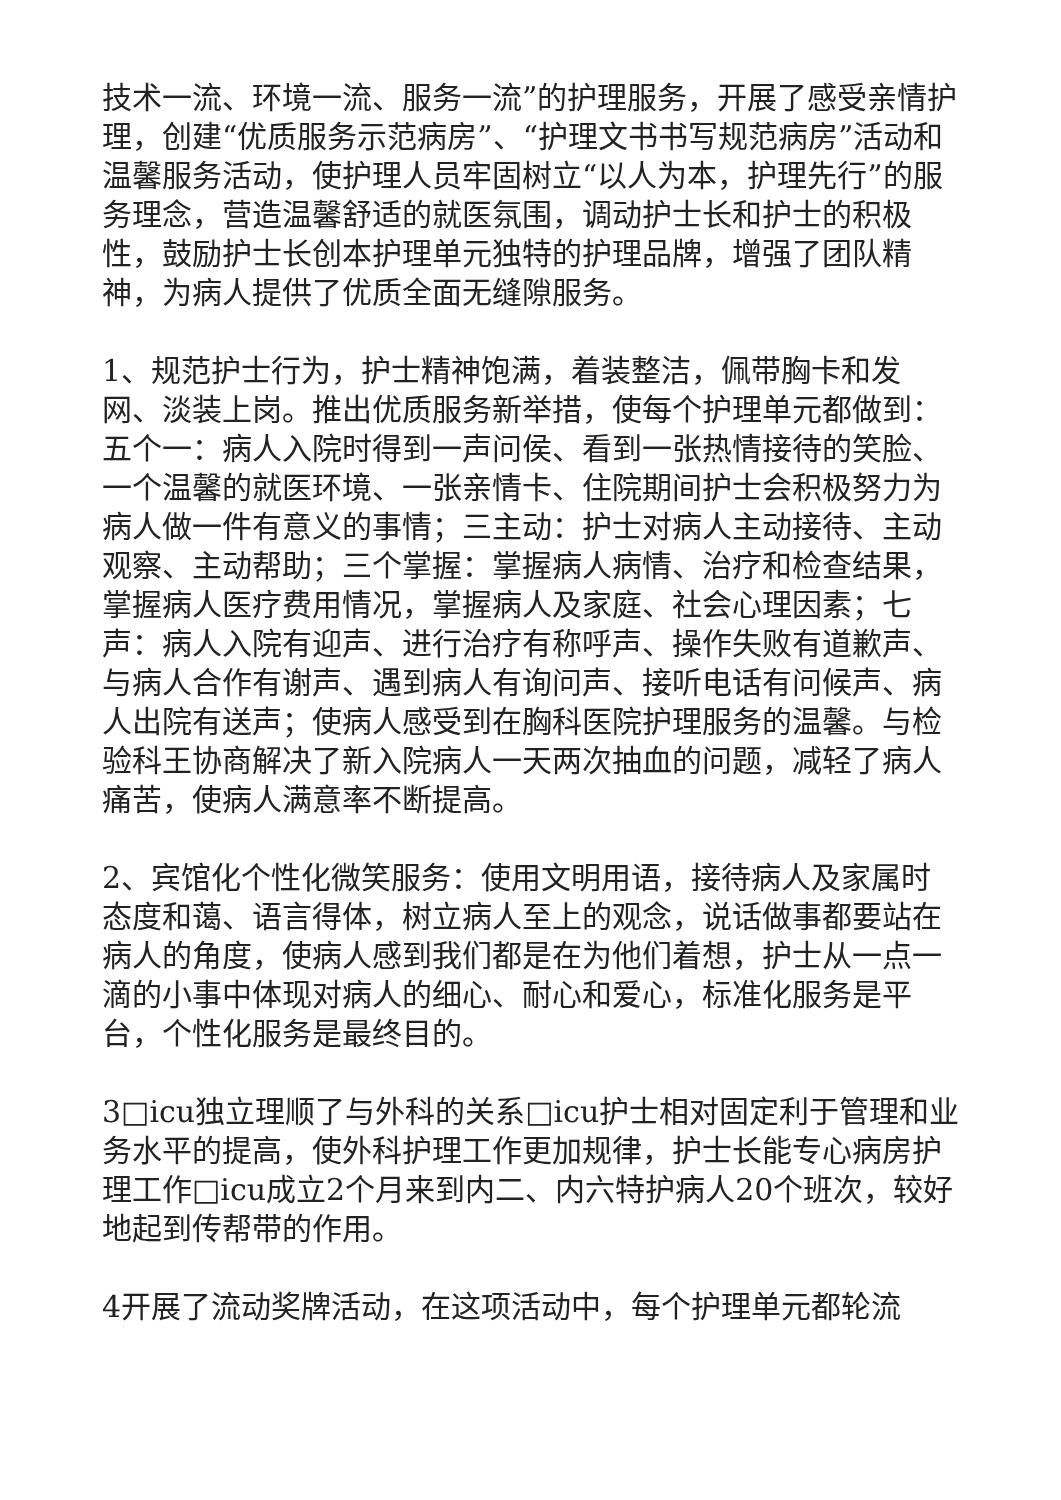技术一流、环境一流、服务一流”的护理服务，开展了感受亲情护理，创建“优质服务示范病房”、“护理文书书写规范病房”活动和温馨服务活动，使护理人员牢固树立“以人为本，护理先行”的服务理念，营造温馨舒适的就医氛围，调动护士长和护士的积极性，鼓励护士长创本护理单元独特的护理品牌，增强了团队精神，为病人提供了优质全面无缝隙服务。
1、规范护士行为，护士精神饱满，着装整洁，佩带胸卡和发网、淡装上岗。推出优质服务新举措，使每个护理单元都做到：五个一：病人入院时得到一声问侯、看到一张热情接待的笑脸、一个温馨的就医环境、一张亲情卡、住院期间护士会积极努力为病人做一件有意义的事情；三主动：护士对病人主动接待、主动观察、主动帮助；三个掌握：掌握病人病情、治疗和检查结果，掌握病人医疗费用情况，掌握病人及家庭、社会心理因素；七声：病人入院有迎声、进行治疗有称呼声、操作失败有道歉声、与病人合作有谢声、遇到病人有询问声、接听电话有问候声、病人出院有送声；使病人感受到在胸科医院护理服务的温馨。与检验科王协商解决了新入院病人一天两次抽血的问题，减轻了病人痛苦，使病人满意率不断提高。
2、宾馆化个性化微笑服务：使用文明用语，接待病人及家属时态度和蔼、语言得体，树立病人至上的观念，说话做事都要站在病人的角度，使病人感到我们都是在为他们着想，护士从一点一滴的小事中体现对病人的细心、耐心和爱心，标准化服务是平台，个性化服务是最终目的。
3□icu独立理顺了与外科的关系□icu护士相对固定利于管理和业务水平的提高，使外科护理工作更加规律，护士长能专心病房护理工作□icu成立2个月来到内二、内六特护病人20个班次，较好地起到传帮带的作用。
4开展了流动奖牌活动，在这项活动中，每个护理单元都轮流